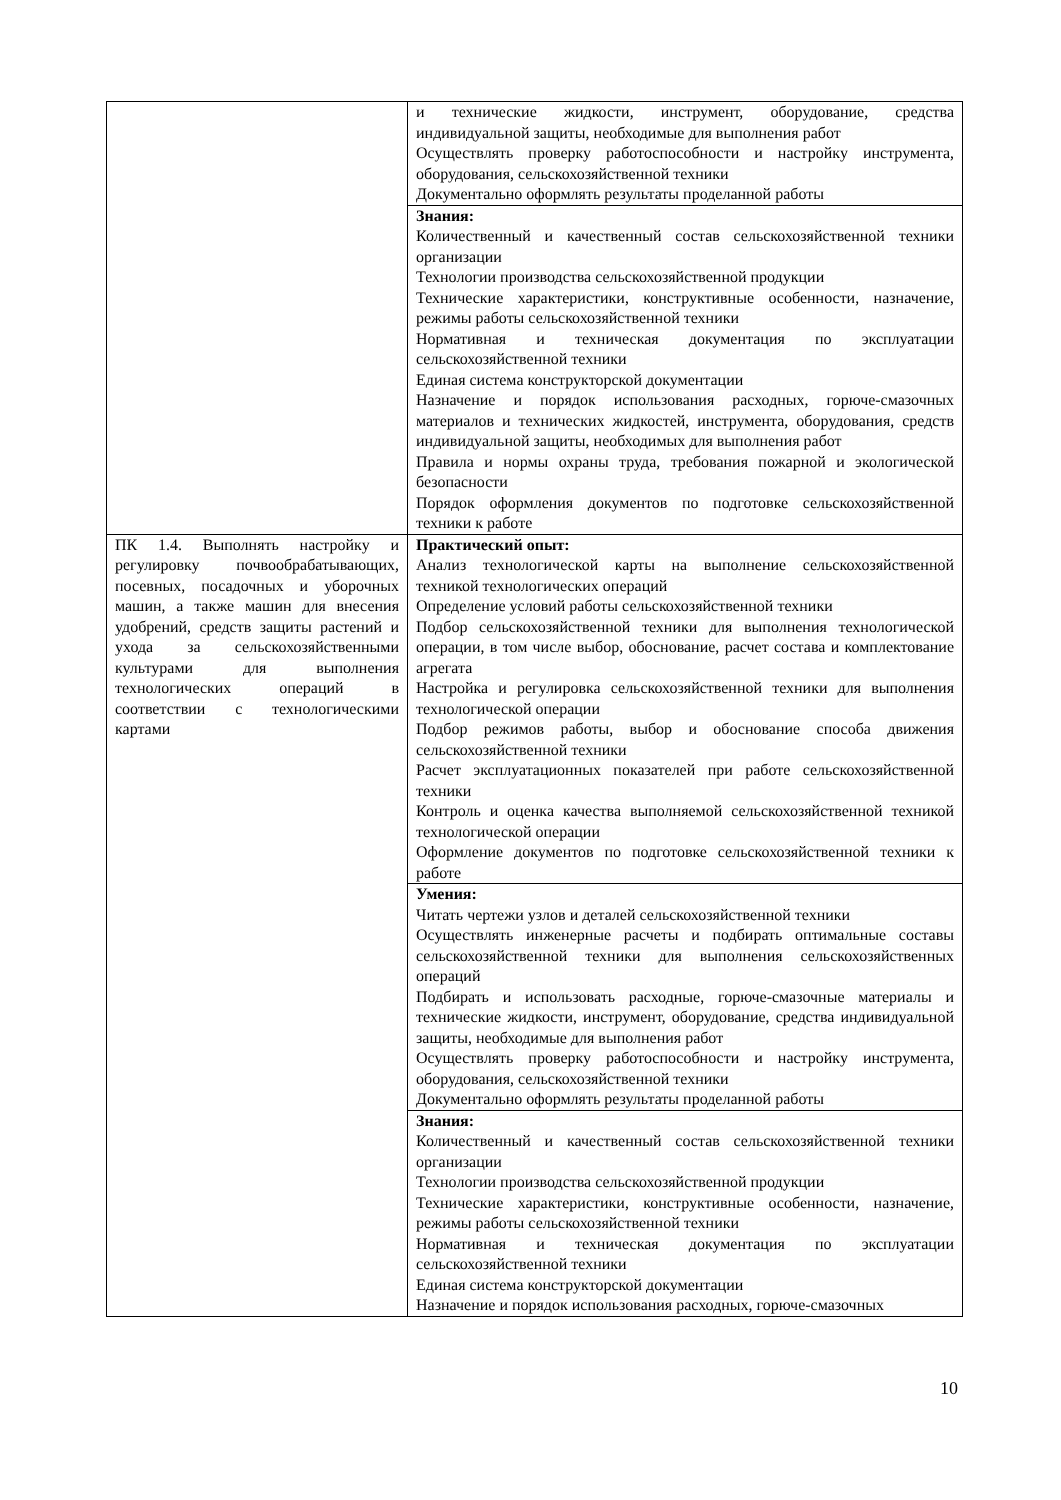| | и технические жидкости, инструмент, оборудование, средства индивидуальной защиты, необходимые для выполнения работ Осуществлять проверку работоспособности и настройку инструмента, оборудования, сельскохозяйственной техники Документально оформлять результаты проделанной работы |
| | Знания: Количественный и качественный состав сельскохозяйственной техники организации Технологии производства сельскохозяйственной продукции Технические характеристики, конструктивные особенности, назначение, режимы работы сельскохозяйственной техники Нормативная и техническая документация по эксплуатации сельскохозяйственной техники Единая система конструкторской документации Назначение и порядок использования расходных, горюче-смазочных материалов и технических жидкостей, инструмента, оборудования, средств индивидуальной защиты, необходимых для выполнения работ Правила и нормы охраны труда, требования пожарной и экологической безопасности Порядок оформления документов по подготовке сельскохозяйственной техники к работе |
| ПК 1.4. Выполнять настройку и регулировку почвообрабатывающих, посевных, посадочных и уборочных машин, а также машин для внесения удобрений, средств защиты растений и ухода за сельскохозяйственными культурами для выполнения технологических операций в соответствии с технологическими картами | Практический опыт: Анализ технологической карты на выполнение сельскохозяйственной техникой технологических операций Определение условий работы сельскохозяйственной техники Подбор сельскохозяйственной техники для выполнения технологической операции, в том числе выбор, обоснование, расчет состава и комплектование агрегата Настройка и регулировка сельскохозяйственной техники для выполнения технологической операции Подбор режимов работы, выбор и обоснование способа движения сельскохозяйственной техники Расчет эксплуатационных показателей при работе сельскохозяйственной техники Контроль и оценка качества выполняемой сельскохозяйственной техникой технологической операции Оформление документов по подготовке сельскохозяйственной техники к работе |
| | Умения: Читать чертежи узлов и деталей сельскохозяйственной техники Осуществлять инженерные расчеты и подбирать оптимальные составы сельскохозяйственной техники для выполнения сельскохозяйственных операций Подбирать и использовать расходные, горюче-смазочные материалы и технические жидкости, инструмент, оборудование, средства индивидуальной защиты, необходимые для выполнения работ Осуществлять проверку работоспособности и настройку инструмента, оборудования, сельскохозяйственной техники Документально оформлять результаты проделанной работы |
| | Знания: Количественный и качественный состав сельскохозяйственной техники организации Технологии производства сельскохозяйственной продукции Технические характеристики, конструктивные особенности, назначение, режимы работы сельскохозяйственной техники Нормативная и техническая документация по эксплуатации сельскохозяйственной техники Единая система конструкторской документации Назначение и порядок использования расходных, горюче-смазочных |
10